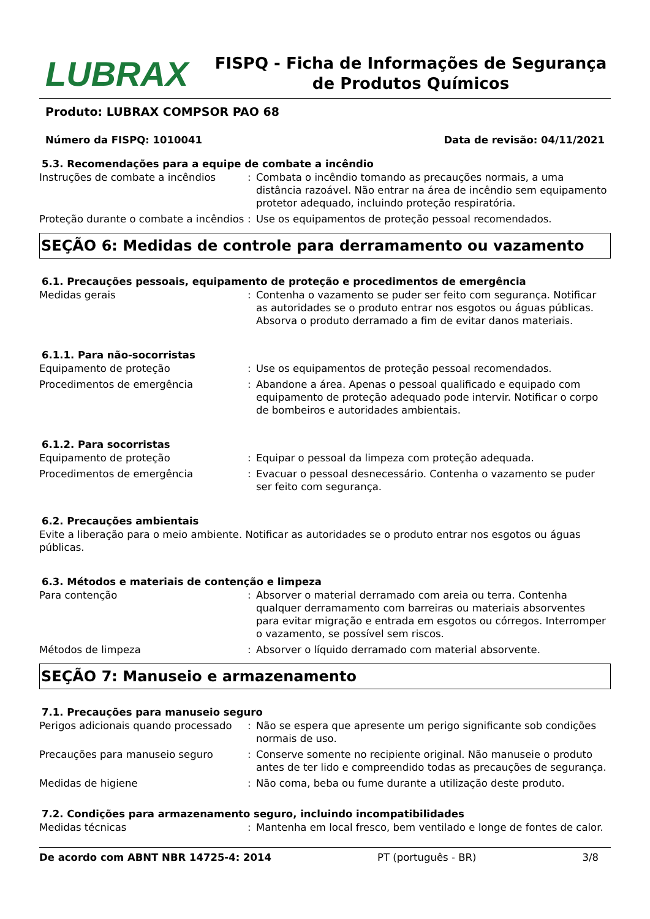LUBRAX
FISPQ - Ficha de Informações de Segurança de Produtos Químicos
Produto: LUBRAX COMPSOR PAO 68
Número da FISPQ: 1010041 Data de revisão: 04/11/2021
5.3. Recomendações para a equipe de combate a incêndio
Instruções de combate a incêndios : Combata o incêndio tomando as precauções normais, a uma distância razoável. Não entrar na área de incêndio sem equipamento protetor adequado, incluindo proteção respiratória.
Proteção durante o combate a incêndios
: Use os equipamentos de proteção pessoal recomendados.
SEÇÃO 6: Medidas de controle para derramamento ou vazamento
6.1. Precauções pessoais, equipamento de proteção e procedimentos de emergência
Medidas gerais : Contenha o vazamento se puder ser feito com segurança. Notificar as autoridades se o produto entrar nos esgotos ou águas públicas. Absorva o produto derramado a fim de evitar danos materiais.
6.1.1. Para não-socorristas
Equipamento de proteção : Use os equipamentos de proteção pessoal recomendados.
Procedimentos de emergência : Abandone a área. Apenas o pessoal qualificado e equipado com equipamento de proteção adequado pode intervir. Notificar o corpo de bombeiros e autoridades ambientais.
6.1.2. Para socorristas
Equipamento de proteção : Equipar o pessoal da limpeza com proteção adequada.
Procedimentos de emergência : Evacuar o pessoal desnecessário. Contenha o vazamento se puder ser feito com segurança.
6.2. Precauções ambientais
Evite a liberação para o meio ambiente. Notificar as autoridades se o produto entrar nos esgotos ou águas públicas.
6.3. Métodos e materiais de contenção e limpeza
Para contenção : Absorver o material derramado com areia ou terra. Contenha qualquer derramamento com barreiras ou materiais absorventes para evitar migração e entrada em esgotos ou córregos. Interromper o vazamento, se possível sem riscos.
Métodos de limpeza : Absorver o líquido derramado com material absorvente.
SEÇÃO 7: Manuseio e armazenamento
7.1. Precauções para manuseio seguro
Perigos adicionais quando processado
: Não se espera que apresente um perigo significante sob condições normais de uso.
Precauções para manuseio seguro : Conserve somente no recipiente original. Não manuseie o produto antes de ter lido e compreendido todas as precauções de segurança.
Medidas de higiene : Não coma, beba ou fume durante a utilização deste produto.
7.2. Condições para armazenamento seguro, incluindo incompatibilidades
Medidas técnicas : Mantenha em local fresco, bem ventilado e longe de fontes de calor.
De acordo com ABNT NBR 14725-4: 2014 PT (português - BR) 3/8